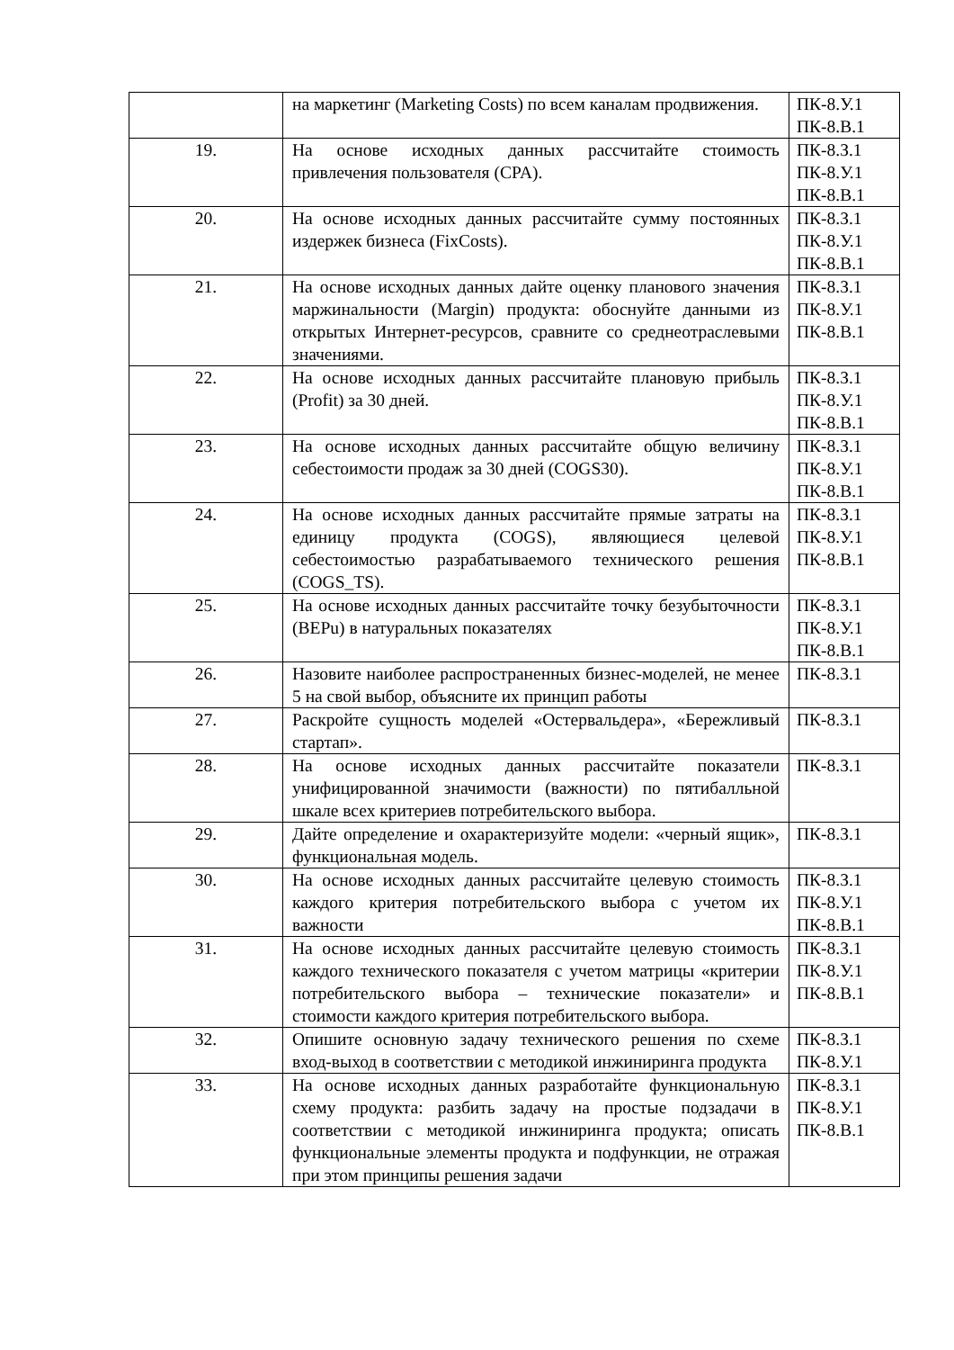| | на маркетинг (Marketing Costs) по всем каналам продвижения. | ПК-8.У.1 ПК-8.В.1 |
| 19. | На основе исходных данных рассчитайте стоимость привлечения пользователя (CPA). | ПК-8.З.1 ПК-8.У.1 ПК-8.В.1 |
| 20. | На основе исходных данных рассчитайте сумму постоянных издержек бизнеса (FixCosts). | ПК-8.З.1 ПК-8.У.1 ПК-8.В.1 |
| 21. | На основе исходных данных дайте оценку планового значения маржинальности (Margin) продукта: обоснуйте данными из открытых Интернет-ресурсов, сравните со среднеотраслевыми значениями. | ПК-8.З.1 ПК-8.У.1 ПК-8.В.1 |
| 22. | На основе исходных данных рассчитайте плановую прибыль (Profit) за 30 дней. | ПК-8.З.1 ПК-8.У.1 ПК-8.В.1 |
| 23. | На основе исходных данных рассчитайте общую величину себестоимости продаж за 30 дней (COGS30). | ПК-8.З.1 ПК-8.У.1 ПК-8.В.1 |
| 24. | На основе исходных данных рассчитайте прямые затраты на единицу продукта (COGS), являющиеся целевой себестоимостью разрабатываемого технического решения (COGS_TS). | ПК-8.З.1 ПК-8.У.1 ПК-8.В.1 |
| 25. | На основе исходных данных рассчитайте точку безубыточности (BEPu) в натуральных показателях | ПК-8.З.1 ПК-8.У.1 ПК-8.В.1 |
| 26. | Назовите наиболее распространенных бизнес-моделей, не менее 5 на свой выбор, объясните их принцип работы | ПК-8.З.1 |
| 27. | Раскройте сущность моделей «Остервальдера», «Бережливый стартап». | ПК-8.З.1 |
| 28. | На основе исходных данных рассчитайте показатели унифицированной значимости (важности) по пятибалльной шкале всех критериев потребительского выбора. | ПК-8.З.1 |
| 29. | Дайте определение и охарактеризуйте модели: «черный ящик», функциональная модель. | ПК-8.З.1 |
| 30. | На основе исходных данных рассчитайте целевую стоимость каждого критерия потребительского выбора с учетом их важности | ПК-8.З.1 ПК-8.У.1 ПК-8.В.1 |
| 31. | На основе исходных данных рассчитайте целевую стоимость каждого технического показателя с учетом матрицы «критерии потребительского выбора – технические показатели» и стоимости каждого критерия потребительского выбора. | ПК-8.З.1 ПК-8.У.1 ПК-8.В.1 |
| 32. | Опишите основную задачу технического решения по схеме вход-выход в соответствии с методикой инжиниринга продукта | ПК-8.З.1 ПК-8.У.1 |
| 33. | На основе исходных данных разработайте функциональную схему продукта: разбить задачу на простые подзадачи в соответствии с методикой инжиниринга продукта; описать функциональные элементы продукта и подфункции, не отражая при этом принципы решения задачи | ПК-8.З.1 ПК-8.У.1 ПК-8.В.1 |